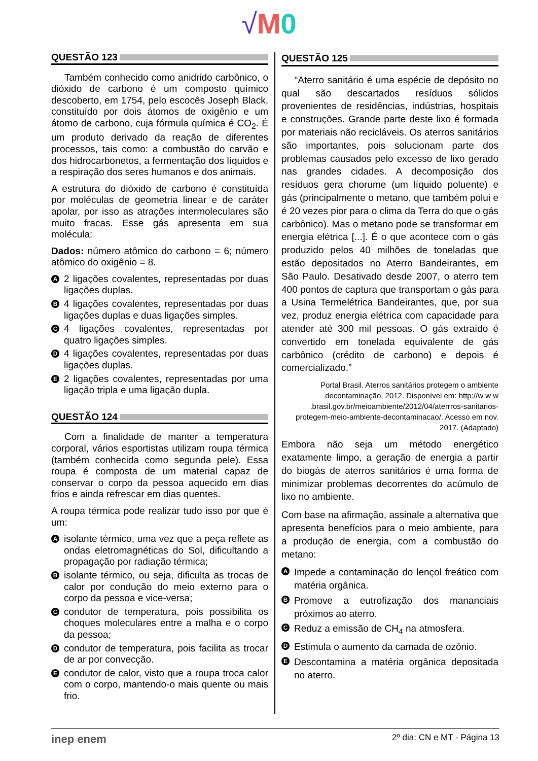√M 0
QUESTÃO 123
Também conhecido como anidrido carbônico, o dióxido de carbono é um composto químico descoberto, em 1754, pelo escocês Joseph Black, constituído por dois átomos de oxigênio e um átomo de carbono, cuja fórmula química é CO<sub>2</sub>. É um produto derivado da reação de diferentes processos, tais como: a combustão do carvão e dos hidrocarbonetos, a fermentação dos líquidos e a respiração dos seres humanos e dos animais.
A estrutura do dióxido de carbono é constituída por moléculas de geometria linear e de caráter apolar, por isso as atrações intermoleculares são muito fracas. Esse gás apresenta em sua molécula:
Dados: número atômico do carbono = 6; número atômico do oxigênio = 8.
A 2 ligações covalentes, representadas por duas ligações duplas.
B 4 ligações covalentes, representadas por duas ligações duplas e duas ligações simples.
C 4 ligações covalentes, representadas por quatro ligações simples.
D 4 ligações covalentes, representadas por duas ligações duplas.
E 2 ligações covalentes, representadas por uma ligação tripla e uma ligação dupla.
QUESTÃO 124
Com a finalidade de manter a temperatura corporal, vários esportistas utilizam roupa térmica (também conhecida como segunda pele). Essa roupa é composta de um material capaz de conservar o corpo da pessoa aquecido em dias frios e ainda refrescar em dias quentes.
A roupa térmica pode realizar tudo isso por que é um:
Aisolante térmico, uma vez que a peça reflete as ondas eletromagnéticas do Sol, dificultando a propagação por radiação térmica;
Bisolante térmico, ou seja, dificulta as trocas de calor por condução do meio externo para o corpo da pessoa e vice-versa;
Ccondutor de temperatura, pois possibilita os choques moleculares entre a malha e o corpo da pessoa;
Dcondutor de temperatura, pois facilita as trocar de ar por convecção.
Econdutor de calor, visto que a roupa troca calor com o corpo, mantendo-o mais quente ou mais frio.
QUESTÃO 125
“Aterro sanitário é uma espécie de depósito no qual são descartados resíduos sólidos provenientes de residências, indústrias, hospitais e construções. Grande parte deste lixo é formada por materiais não recicláveis. Os aterros sanitários são importantes, pois solucionam parte dos problemas causados pelo excesso de lixo gerado nas grandes cidades. A decomposição dos resíduos gera chorume (um líquido poluente) e gás (principalmente o metano, que também polui e é 20 vezes pior para o clima da Terra do que o gás carbônico). Mas o metano pode se transformar em energia elétrica [...]. É o que acontece com o gás produzido pelos 40 milhões de toneladas que estão depositados no Aterro Bandeirantes, em São Paulo. Desativado desde 2007, o aterro tem 400 pontos de captura que transportam o gás para a Usina Termelétrica Bandeirantes, que, por sua vez, produz energia elétrica com capacidade para atender até 300 mil pessoas. O gás extraído é convertido em tonelada equivalente de gás carbônico (crédito de carbono) e depois é comercializado.”
Portal Brasil. Aterros sanitários protegem o ambiente decontaminação, 2012. Disponível em: http://w w w .brasil.gov.br/meioambiente/2012/04/aterrros-sanitarios-protegem-meio-ambiente-decontaminacao/. Acesso em nov. 2017. (Adaptado)
Embora não seja um método energético exatamente limpo, a geração de energia a partir do biogás de aterros sanitários é uma forma de minimizar problemas decorrentes do acúmulo de lixo no ambiente.
Com base na afirmação, assinale a alternativa que apresenta benefícios para o meio ambiente, para a produção de energia, com a combustão do metano:
A Impede a contaminação do lençol freático com matéria orgânica.
B Promove a eutrofização dos mananciais próximos ao aterro.
C Reduz a emissão de CH<sub>4</sub> na atmosfera.
D Estimula o aumento da camada de ozônio.
E Descontamina a matéria orgânica depositada no aterro.
inep enem 2º dia: CN e MT - Página 13